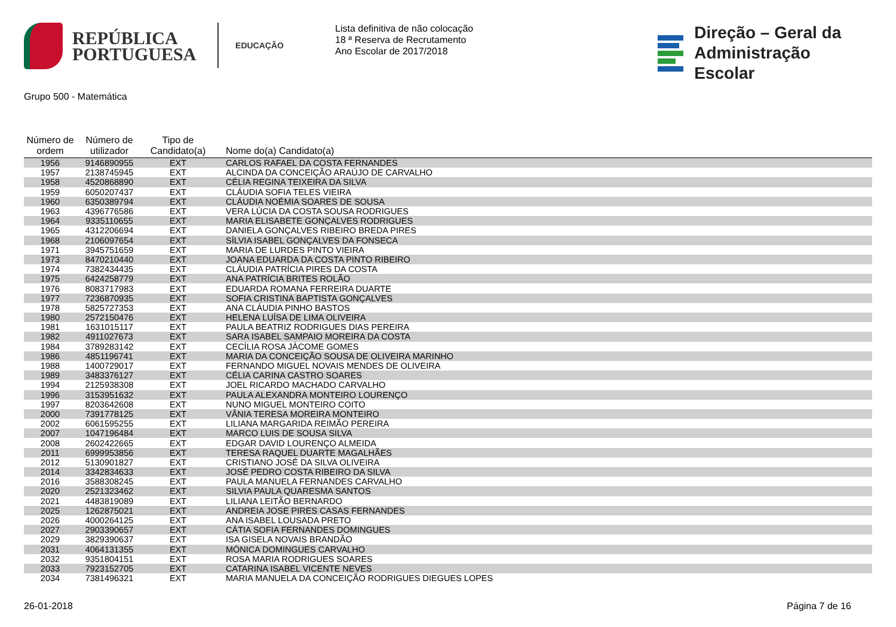REPÚBLICA
PORTUGUESA
EDUCAÇÃO
Lista definitiva de não colocação
18 ª Reserva de Recrutamento
Ano Escolar de 2017/2018
Direção – Geral da
Administração Escolar
Grupo 500 - Matemática
| Número de ordem | Número de utilizador | Tipo de Candidato(a) | Nome do(a) Candidato(a) |
| --- | --- | --- | --- |
| 1956 | 9146890955 | EXT | CARLOS RAFAEL DA COSTA FERNANDES |
| 1957 | 2138745945 | EXT | ALCINDA DA CONCEIÇÃO ARAÚJO DE CARVALHO |
| 1958 | 4520868890 | EXT | CÉLIA REGINA TEIXEIRA DA SILVA |
| 1959 | 6050207437 | EXT | CLÁUDIA SOFIA TELES VIEIRA |
| 1960 | 6350389794 | EXT | CLÁUDIA NOÉMIA SOARES DE SOUSA |
| 1963 | 4396776586 | EXT | VERA LÚCIA DA COSTA SOUSA RODRIGUES |
| 1964 | 9335110655 | EXT | MARIA ELISABETE GONÇALVES RODRIGUES |
| 1965 | 4312206694 | EXT | DANIELA GONÇALVES RIBEIRO BREDA PIRES |
| 1968 | 2106097654 | EXT | SÍLVIA ISABEL GONÇALVES DA FONSECA |
| 1971 | 3945751659 | EXT | MARIA DE LURDES PINTO VIEIRA |
| 1973 | 8470210440 | EXT | JOANA EDUARDA DA COSTA PINTO RIBEIRO |
| 1974 | 7382434435 | EXT | CLÁUDIA PATRÍCIA PIRES DA COSTA |
| 1975 | 6424258779 | EXT | ANA PATRÍCIA BRITES ROLÃO |
| 1976 | 8083717983 | EXT | EDUARDA ROMANA FERREIRA DUARTE |
| 1977 | 7236870935 | EXT | SOFIA CRISTINA BAPTISTA GONÇALVES |
| 1978 | 5825727353 | EXT | ANA CLÁUDIA PINHO BASTOS |
| 1980 | 2572150476 | EXT | HELENA LUÍSA DE LIMA OLIVEIRA |
| 1981 | 1631015117 | EXT | PAULA BEATRIZ RODRIGUES DIAS PEREIRA |
| 1982 | 4911027673 | EXT | SARA ISABEL SAMPAIO MOREIRA DA COSTA |
| 1984 | 3789283142 | EXT | CECÍLIA ROSA JÁCOME GOMES |
| 1986 | 4851196741 | EXT | MARIA DA CONCEIÇÃO SOUSA DE OLIVEIRA MARINHO |
| 1988 | 1400729017 | EXT | FERNANDO MIGUEL NOVAIS MENDES DE OLIVEIRA |
| 1989 | 3483376127 | EXT | CÉLIA CARINA CASTRO SOARES |
| 1994 | 2125938308 | EXT | JOEL RICARDO MACHADO CARVALHO |
| 1996 | 3153951632 | EXT | PAULA ALEXANDRA MONTEIRO LOURENÇO |
| 1997 | 8203642608 | EXT | NUNO MIGUEL MONTEIRO COITO |
| 2000 | 7391778125 | EXT | VÂNIA TERESA MOREIRA MONTEIRO |
| 2002 | 6061595255 | EXT | LILIANA MARGARIDA REIMÃO PEREIRA |
| 2007 | 1047196484 | EXT | MARCO LUIS DE SOUSA SILVA |
| 2008 | 2602422665 | EXT | EDGAR DAVID LOURENÇO ALMEIDA |
| 2011 | 6999953856 | EXT | TERESA RAQUEL DUARTE MAGALHÃES |
| 2012 | 5130901827 | EXT | CRISTIANO JOSÉ DA SILVA OLIVEIRA |
| 2014 | 3342834633 | EXT | JOSÉ PEDRO COSTA RIBEIRO DA SILVA |
| 2016 | 3588308245 | EXT | PAULA MANUELA FERNANDES CARVALHO |
| 2020 | 2521323462 | EXT | SILVIA PAULA QUARESMA SANTOS |
| 2021 | 4483819089 | EXT | LILIANA LEITÃO BERNARDO |
| 2025 | 1262875021 | EXT | ANDREIA JOSE PIRES CASAS FERNANDES |
| 2026 | 4000264125 | EXT | ANA ISABEL LOUSADA PRETO |
| 2027 | 2903390657 | EXT | CÁTIA SOFIA FERNANDES DOMINGUES |
| 2029 | 3829390637 | EXT | ISA GISELA NOVAIS BRANDÃO |
| 2031 | 4064131355 | EXT | MÓNICA DOMINGUES CARVALHO |
| 2032 | 9351804151 | EXT | ROSA MARIA RODRIGUES SOARES |
| 2033 | 7923152705 | EXT | CATARINA ISABEL VICENTE NEVES |
| 2034 | 7381496321 | EXT | MARIA MANUELA DA CONCEIÇÃO RODRIGUES DIEGUES LOPES |
26-01-2018 Página 7 de 16